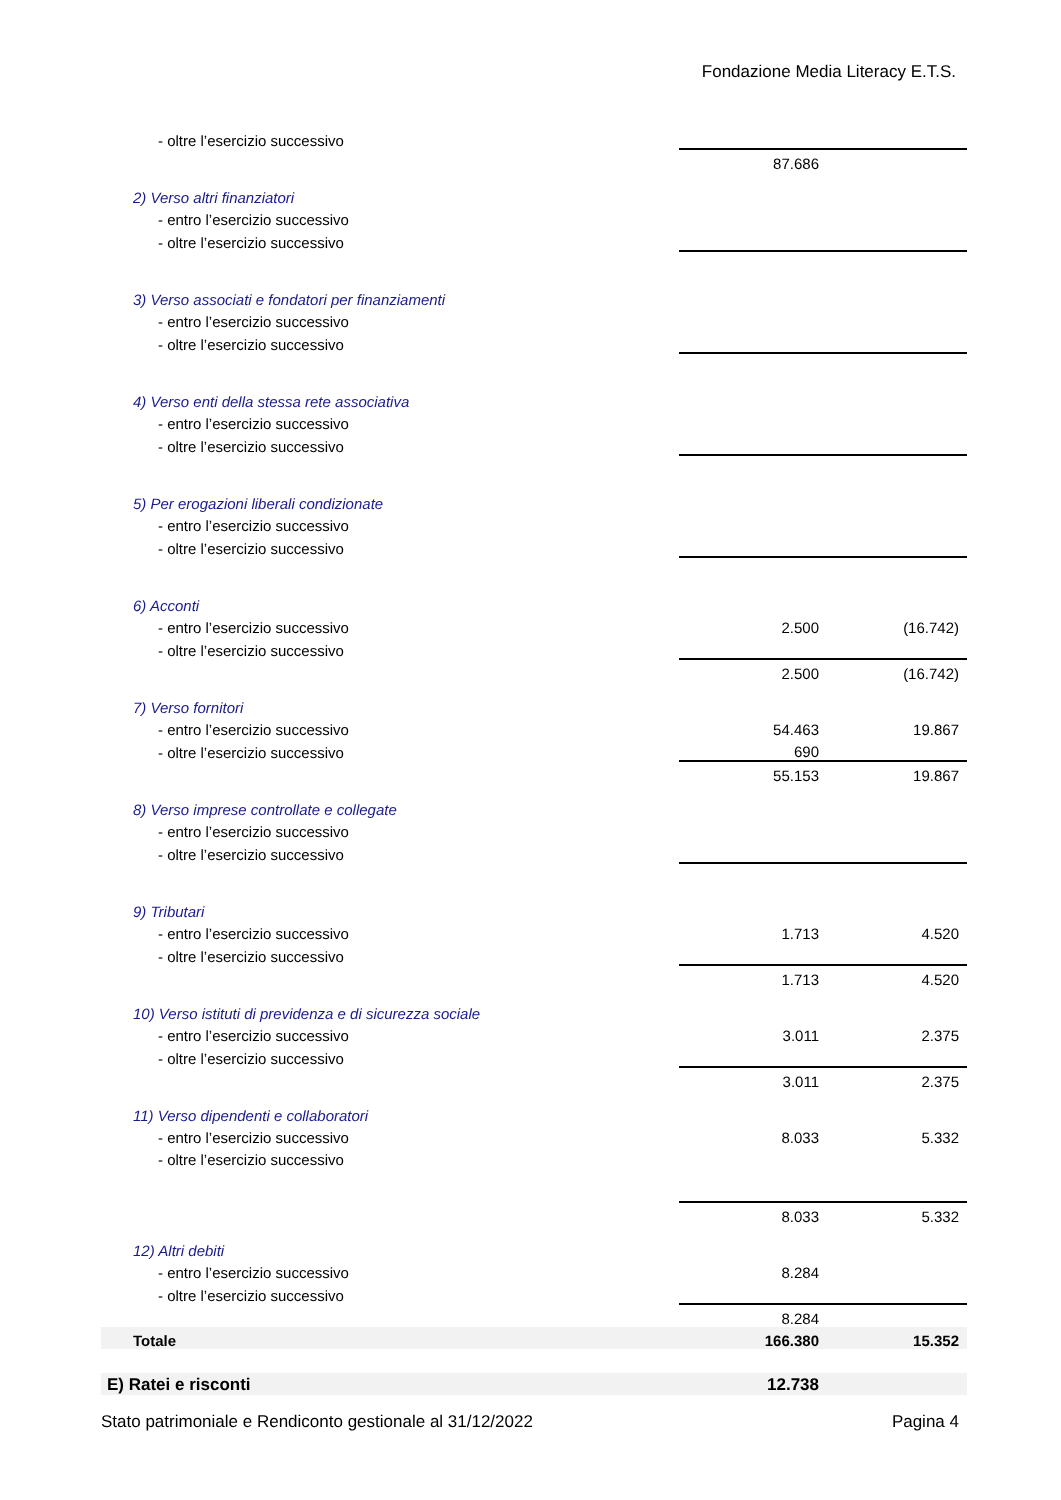Fondazione Media Literacy E.T.S.
| - oltre l’esercizio successivo | | | |
| | | 87.686 | |
| 2) Verso altri finanziatori | | | |
| - entro l’esercizio successivo | | | |
| - oltre l’esercizio successivo | | | |
| 3) Verso associati e fondatori per finanziamenti | | | |
| - entro l’esercizio successivo | | | |
| - oltre l’esercizio successivo | | | |
| 4) Verso enti della stessa rete associativa | | | |
| - entro l’esercizio successivo | | | |
| - oltre l’esercizio successivo | | | |
| 5) Per erogazioni liberali condizionate | | | |
| - entro l’esercizio successivo | | | |
| - oltre l’esercizio successivo | | | |
| 6) Acconti | | | |
| - entro l’esercizio successivo | | 2.500 | (16.742) |
| - oltre l’esercizio successivo | | | |
| | | 2.500 | (16.742) |
| 7) Verso fornitori | | | |
| - entro l’esercizio successivo | | 54.463 | 19.867 |
| - oltre l’esercizio successivo | | 690 | |
| | | 55.153 | 19.867 |
| 8) Verso imprese controllate e collegate | | | |
| - entro l’esercizio successivo | | | |
| - oltre l’esercizio successivo | | | |
| 9) Tributari | | | |
| - entro l’esercizio successivo | | 1.713 | 4.520 |
| - oltre l’esercizio successivo | | | |
| | | 1.713 | 4.520 |
| 10) Verso istituti di previdenza e di sicurezza sociale | | | |
| - entro l’esercizio successivo | | 3.011 | 2.375 |
| - oltre l’esercizio successivo | | | |
| | | 3.011 | 2.375 |
| 11) Verso dipendenti e collaboratori | | | |
| - entro l’esercizio successivo | | 8.033 | 5.332 |
| - oltre l’esercizio successivo | | | |
| | | 8.033 | 5.332 |
| 12) Altri debiti | | | |
| - entro l’esercizio successivo | | 8.284 | |
| - oltre l’esercizio successivo | | | |
| | | 8.284 | |
| Totale | | 166.380 | 15.352 |
| E) Ratei e risconti | | 12.738 | |
Stato patrimoniale e Rendiconto gestionale al 31/12/2022 Pagina 4